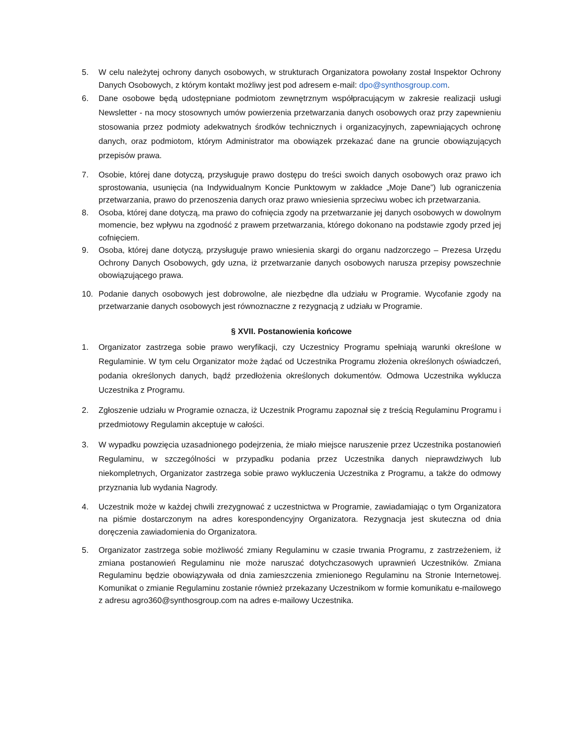5. W celu należytej ochrony danych osobowych, w strukturach Organizatora powołany został Inspektor Ochrony Danych Osobowych, z którym kontakt możliwy jest pod adresem e-mail: dpo@synthosgroup.com.
6. Dane osobowe będą udostępniane podmiotom zewnętrznym współpracującym w zakresie realizacji usługi Newsletter - na mocy stosownych umów powierzenia przetwarzania danych osobowych oraz przy zapewnieniu stosowania przez podmioty adekwatnych środków technicznych i organizacyjnych, zapewniających ochronę danych, oraz podmiotom, którym Administrator ma obowiązek przekazać dane na gruncie obowiązujących przepisów prawa.
7. Osobie, której dane dotyczą, przysługuje prawo dostępu do treści swoich danych osobowych oraz prawo ich sprostowania, usunięcia (na Indywidualnym Koncie Punktowym w zakładce „Moje Dane”) lub ograniczenia przetwarzania, prawo do przenoszenia danych oraz prawo wniesienia sprzeciwu wobec ich przetwarzania.
8. Osoba, której dane dotyczą, ma prawo do cofnięcia zgody na przetwarzanie jej danych osobowych w dowolnym momencie, bez wpływu na zgodność z prawem przetwarzania, którego dokonano na podstawie zgody przed jej cofnięciem.
9. Osoba, której dane dotyczą, przysługuje prawo wniesienia skargi do organu nadzorczego – Prezesa Urzędu Ochrony Danych Osobowych, gdy uzna, iż przetwarzanie danych osobowych narusza przepisy powszechnie obowiązującego prawa.
10. Podanie danych osobowych jest dobrowolne, ale niezbędne dla udziału w Programie. Wycofanie zgody na przetwarzanie danych osobowych jest równoznaczne z rezygnacją z udziału w Programie.
§ XVII. Postanowienia końcowe
1. Organizator zastrzega sobie prawo weryfikacji, czy Uczestnicy Programu spełniają warunki określone w Regulaminie. W tym celu Organizator może żądać od Uczestnika Programu złożenia określonych oświadczeń, podania określonych danych, bądź przedłożenia określonych dokumentów. Odmowa Uczestnika wyklucza Uczestnika z Programu.
2. Zgłoszenie udziału w Programie oznacza, iż Uczestnik Programu zapoznał się z treścią Regulaminu Programu i przedmiotowy Regulamin akceptuje w całości.
3. W wypadku powzięcia uzasadnionego podejrzenia, że miało miejsce naruszenie przez Uczestnika postanowień Regulaminu, w szczególności w przypadku podania przez Uczestnika danych nieprawdziwych lub niekompletnych, Organizator zastrzega sobie prawo wykluczenia Uczestnika z Programu, a także do odmowy przyznania lub wydania Nagrody.
4. Uczestnik może w każdej chwili zrezygnować z uczestnictwa w Programie, zawiadamiając o tym Organizatora na piśmie dostarczonym na adres korespondencyjny Organizatora. Rezygnacja jest skuteczna od dnia doręczenia zawiadomienia do Organizatora.
5. Organizator zastrzega sobie możliwość zmiany Regulaminu w czasie trwania Programu, z zastrzeżeniem, iż zmiana postanowień Regulaminu nie może naruszać dotychczasowych uprawnień Uczestników. Zmiana Regulaminu będzie obowiązywała od dnia zamieszczenia zmienionego Regulaminu na Stronie Internetowej. Komunikat o zmianie Regulaminu zostanie również przekazany Uczestnikom w formie komunikatu e-mailowego z adresu agro360@synthosgroup.com na adres e-mailowy Uczestnika.